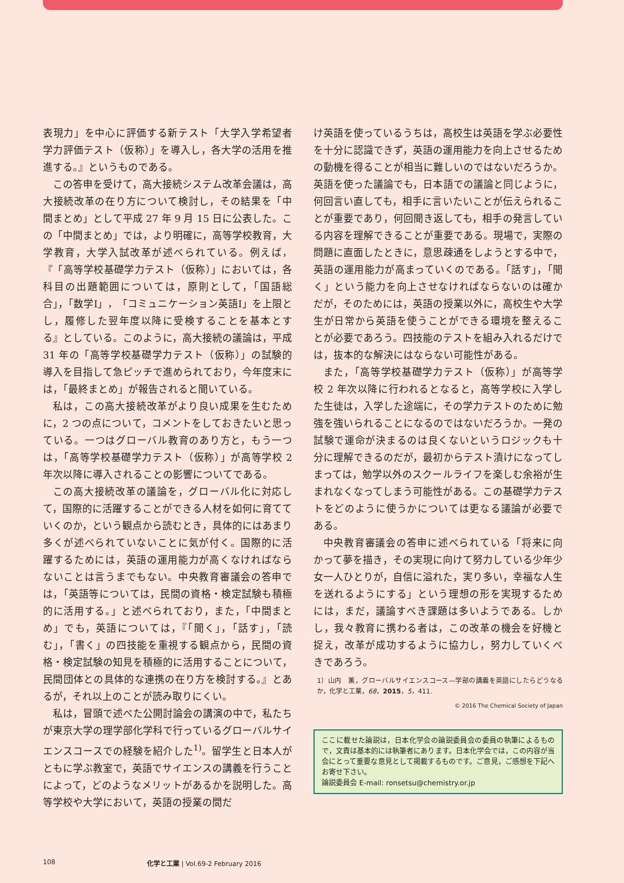表現力」を中心に評価する新テスト「大学入学希望者学力評価テスト（仮称）」を導入し，各大学の活用を推進する。』というものである。
この答申を受けて，高大接続システム改革会議は，高大接続改革の在り方について検討し，その結果を「中間まとめ」として平成 27 年 9 月 15 日に公表した。この「中間まとめ」では，より明確に，高等学校教育，大学教育，大学入試改革が述べられている。例えば，『「高等学校基礎学力テスト（仮称）」においては，各科目の出題範囲については，原則として，「国語総合」，「数学Ⅰ」，「コミュニケーション英語Ⅰ」を上限とし，履修した翌年度以降に受検することを基本とする』としている。このように，高大接続の議論は，平成 31 年の「高等学校基礎学力テスト（仮称）」の試験的導入を目指して急ピッチで進められており，今年度末には，「最終まとめ」が報告されると聞いている。
私は，この高大接続改革がより良い成果を生むために，2 つの点について，コメントをしておきたいと思っている。一つはグローバル教育のあり方と，もう一つは，「高等学校基礎学力テスト（仮称）」が高等学校 2 年次以降に導入されることの影響についてである。
この高大接続改革の議論を，グローバル化に対応して，国際的に活躍することができる人材を如何に育てていくのか，という観点から読むとき，具体的にはあまり多くが述べられていないことに気が付く。国際的に活躍するためには，英語の運用能力が高くなければならないことは言うまでもない。中央教育審議会の答申では，「英語等については，民間の資格・検定試験も積極的に活用する。」と述べられており，また，「中間まとめ」でも，英語については，『「聞く」，「話す」，「読む」，「書く」の四技能を重視する観点から，民間の資格・検定試験の知見を積極的に活用することについて，民間団体との具体的な連携の在り方を検討する。』とあるが，それ以上のことが読み取りにくい。
私は，冒頭で述べた公開討論会の講演の中で，私たちが東京大学の理学部化学科で行っているグローバルサイエンスコースでの経験を紹介した<sup>1)</sup>。留学生と日本人がともに学ぶ教室で，英語でサイエンスの講義を行うことによって，どのようなメリットがあるかを説明した。高等学校や大学において，英語の授業の間だ
け英語を使っているうちは，高校生は英語を学ぶ必要性を十分に認識できず，英語の運用能力を向上させるための動機を得ることが相当に難しいのではないだろうか。英語を使った議論でも，日本語での議論と同じように，何回言い直しても，相手に言いたいことが伝えられることが重要であり，何回聞き返しても，相手の発言している内容を理解できることが重要である。現場で，実際の問題に直面したときに，意思疎通をしようとする中で，英語の運用能力が高まっていくのである。「話す」，「聞く」という能力を向上させなければならないのは確かだが，そのためには，英語の授業以外に，高校生や大学生が日常から英語を使うことができる環境を整えることが必要であろう。四技能のテストを組み入れるだけでは，抜本的な解決にはならない可能性がある。
また，「高等学校基礎学力テスト（仮称）」が高等学校 2 年次以降に行われるとなると，高等学校に入学した生徒は，入学した途端に，その学力テストのために勉強を強いられることになるのではないだろうか。一発の試験で運命が決まるのは良くないというロジックも十分に理解できるのだが，最初からテスト漬けになってしまっては，勉学以外のスクールライフを楽しむ余裕が生まれなくなってしまう可能性がある。この基礎学力テストをどのように使うかについては更なる議論が必要である。
中央教育審議会の答申に述べられている「将来に向かって夢を描き，その実現に向けて努力している少年少女一人ひとりが，自信に溢れた，実り多い，幸福な人生を送れるようにする」という理想の形を実現するためには，まだ，議論すべき課題は多いようである。しかし，我々教育に携わる者は，この改革の機会を好機と捉え，改革が成功するように協力し，努力していくべきであろう。
1）山内　薫，グローバルサイエンスコース—学部の講義を英語にしたらどうなるか，化学と工業，68，2015，5，411.
© 2016 The Chemical Society of Japan
ここに載せた論説は，日本化学会の論説委員会の委員の執筆によるもので，文責は基本的には執筆者にあります。日本化学会では，この内容が当会にとって重要な意見として掲載するものです。ご意見，ご感想を下記へお寄せ下さい。
論説委員会 E-mail: ronsetsu@chemistry.or.jp
108 化学と工業 | Vol.69-2 February 2016